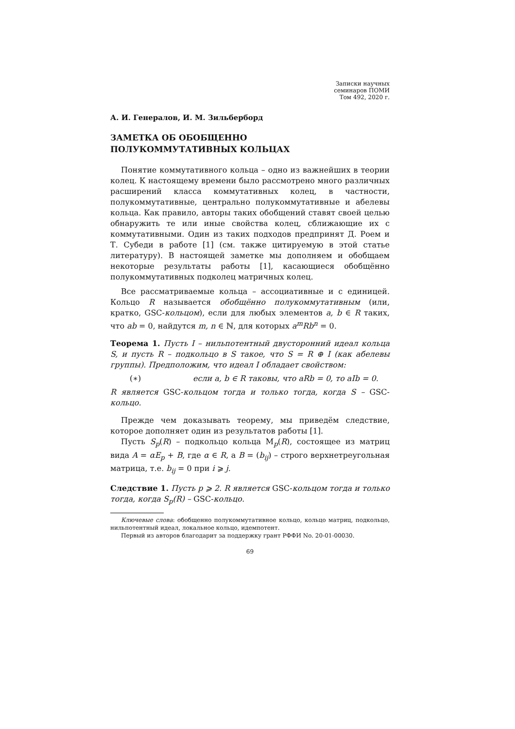Записки научных
семинаров ПОМИ
Том 492, 2020 г.
А. И. Генералов, И. М. Зильберборд
ЗАМЕТКА ОБ ОБОБЩЕННО
ПОЛУКОММУТАТИВНЫХ КОЛЬЦАХ
Понятие коммутативного кольца – одно из важнейших в теории колец. К настоящему времени было рассмотрено много различных расширений класса коммутативных колец, в частности, полукоммутативные, центрально полукоммутативные и абелевы кольца. Как правило, авторы таких обобщений ставят своей целью обнаружить те или иные свойства колец, сближающие их с коммутативными. Один из таких подходов предпринят Д. Роем и Т. Субеди в работе [1] (см. также цитируемую в этой статье литературу). В настоящей заметке мы дополняем и обобщаем некоторые результаты работы [1], касающиеся обобщённо полукоммутативных подколец матричных колец.
Все рассматриваемые кольца – ассоциативные и с единицей. Кольцо R называется обобщённо полукоммутативным (или, кратко, GSC-кольцом), если для любых элементов a, b ∈ R таких, что ab = 0, найдутся m, n ∈ ℕ, для которых a<sup>m</sup>Rb<sup>n</sup> = 0.
Теорема 1. Пусть I – нильпотентный двусторонний идеал кольца S, и пусть R – подкольцо в S такое, что S = R ⊕ I (как абелевы группы). Предположим, что идеал I обладает свойством:
(∗) если a, b ∈ R таковы, что aRb = 0, то aIb = 0.
R является GSC-кольцом тогда и только тогда, когда S – GSC-кольцо.
Прежде чем доказывать теорему, мы приведём следствие, которое дополняет один из результатов работы [1].
Пусть S<sub>p</sub>(R) – подкольцо кольца M<sub>p</sub>(R), состоящее из матриц вида A = αE<sub>p</sub> + B, где α ∈ R, а B = (b<sub>ij</sub>) – строго верхнетреугольная матрица, т.е. b<sub>ij</sub> = 0 при i ⩾ j.
Следствие 1. Пусть p ⩾ 2. R является GSC-кольцом тогда и только тогда, когда S<sub>p</sub>(R) – GSC-кольцо.
Ключевые слова: обобщенно полукоммутативное кольцо, кольцо матриц, подкольцо, нильпотентный идеал, локальное кольцо, идемпотент.
Первый из авторов благодарит за поддержку грант РФФИ No. 20-01-00030.
69